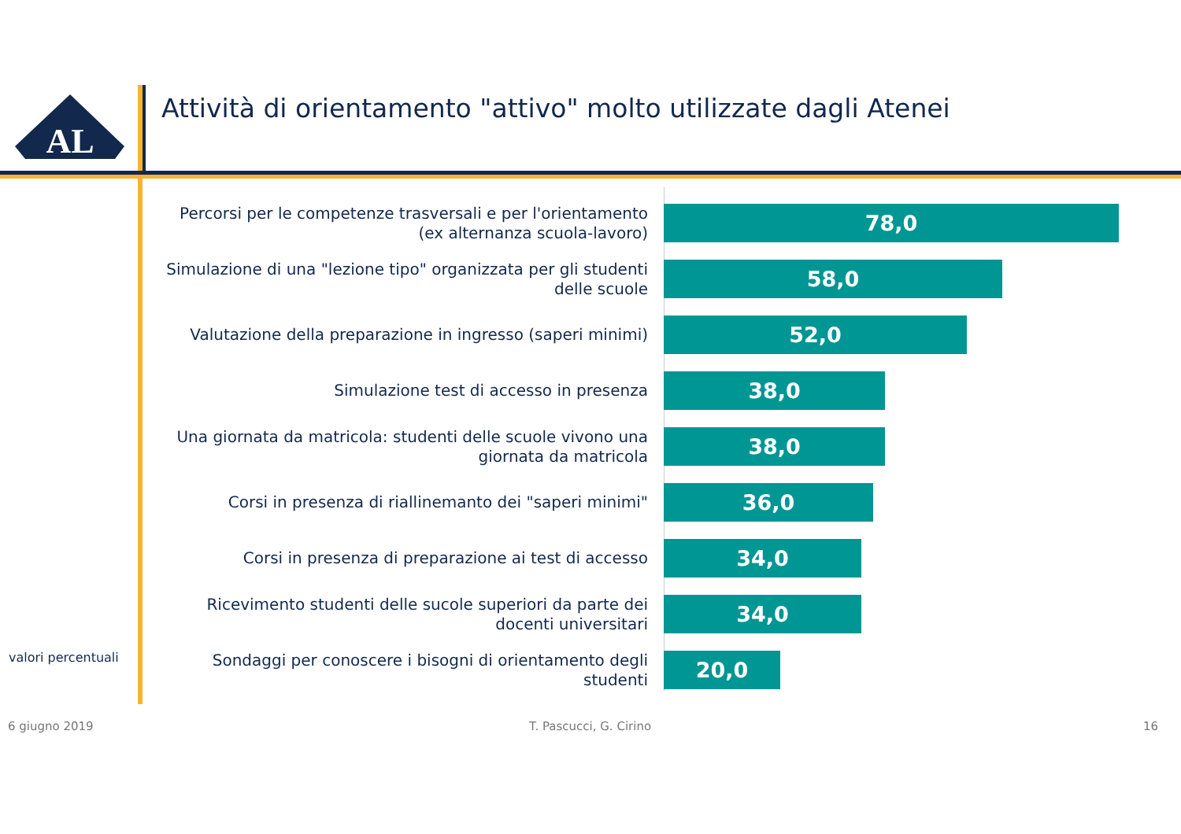AL
Attività di orientamento "attivo" molto utilizzate dagli Atenei
Percorsi per le competenze trasversali e per l'orientamento (ex alternanza scuola-lavoro)
78,0
Simulazione di una "lezione tipo" organizzata per gli studenti delle scuole
58,0
Valutazione della preparazione in ingresso (saperi minimi)
52,0
Simulazione test di accesso in presenza
38,0
Una giornata da matricola: studenti delle scuole vivono una giornata da matricola
38,0
Corsi in presenza di riallinemanto dei "saperi minimi"
36,0
Corsi in presenza di preparazione ai test di accesso
34,0
Ricevimento studenti delle sucole superiori da parte dei docenti universitari
34,0
Sondaggi per conoscere i bisogni di orientamento degli studenti
20,0
valori percentuali
6 giugno 2019 T. Pascucci, G. Cirino 16